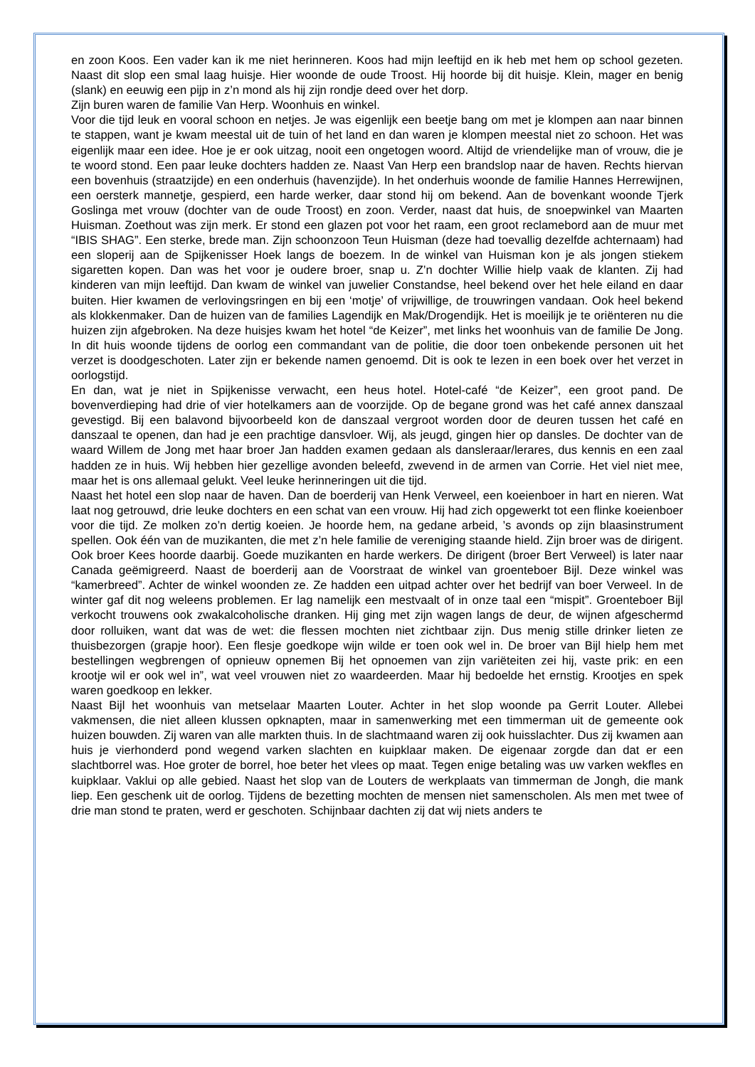en zoon Koos. Een vader kan ik me niet herinneren. Koos had mijn leeftijd en ik heb met hem op school gezeten. Naast dit slop een smal laag huisje. Hier woonde de oude Troost. Hij hoorde bij dit huisje. Klein, mager en benig (slank) en eeuwig een pijp in z’n mond als hij zijn rondje deed over het dorp.
Zijn buren waren de familie Van Herp. Woonhuis en winkel.
Voor die tijd leuk en vooral schoon en netjes. Je was eigenlijk een beetje bang om met je klompen aan naar binnen te stappen, want je kwam meestal uit de tuin of het land en dan waren je klompen meestal niet zo schoon. Het was eigenlijk maar een idee. Hoe je er ook uitzag, nooit een ongetogen woord. Altijd de vriendelijke man of vrouw, die je te woord stond. Een paar leuke dochters hadden ze. Naast Van Herp een brandslop naar de haven. Rechts hiervan een bovenhuis (straatzijde) en een onderhuis (havenzijde). In het onderhuis woonde de familie Hannes Herrewijnen, een oersterk mannetje, gespierd, een harde werker, daar stond hij om bekend. Aan de bovenkant woonde Tjerk Goslinga met vrouw (dochter van de oude Troost) en zoon. Verder, naast dat huis, de snoepwinkel van Maarten Huisman. Zoethout was zijn merk. Er stond een glazen pot voor het raam, een groot reclamebord aan de muur met “IBIS SHAG”. Een sterke, brede man. Zijn schoonzoon Teun Huisman (deze had toevallig dezelfde achternaam) had een sloperij aan de Spijkenisser Hoek langs de boezem. In de winkel van Huisman kon je als jongen stiekem sigaretten kopen. Dan was het voor je oudere broer, snap u. Z’n dochter Willie hielp vaak de klanten. Zij had kinderen van mijn leeftijd. Dan kwam de winkel van juwelier Constandse, heel bekend over het hele eiland en daar buiten. Hier kwamen de verlovingsringen en bij een ‘motje’ of vrijwillige, de trouwringen vandaan. Ook heel bekend als klokkenmaker. Dan de huizen van de families Lagendijk en Mak/Drogendijk. Het is moeilijk je te oriënteren nu die huizen zijn afgebroken. Na deze huisjes kwam het hotel “de Keizer”, met links het woonhuis van de familie De Jong. In dit huis woonde tijdens de oorlog een commandant van de politie, die door toen onbekende personen uit het verzet is doodgeschoten. Later zijn er bekende namen genoemd. Dit is ook te lezen in een boek over het verzet in oorlogstijd.
En dan, wat je niet in Spijkenisse verwacht, een heus hotel. Hotel-café “de Keizer”, een groot pand. De bovenverdieping had drie of vier hotelkamers aan de voorzijde. Op de begane grond was het café annex danszaal gevestigd. Bij een balavond bijvoorbeeld kon de danszaal vergroot worden door de deuren tussen het café en danszaal te openen, dan had je een prachtige dansvloer. Wij, als jeugd, gingen hier op dansles. De dochter van de waard Willem de Jong met haar broer Jan hadden examen gedaan als dansleraar/lerares, dus kennis en een zaal hadden ze in huis. Wij hebben hier gezellige avonden beleefd, zwevend in de armen van Corrie. Het viel niet mee, maar het is ons allemaal gelukt. Veel leuke herinneringen uit die tijd.
Naast het hotel een slop naar de haven. Dan de boerderij van Henk Verweel, een koeienboer in hart en nieren. Wat laat nog getrouwd, drie leuke dochters en een schat van een vrouw. Hij had zich opgewerkt tot een flinke koeienboer voor die tijd. Ze molken zo’n dertig koeien. Je hoorde hem, na gedane arbeid, ’s avonds op zijn blaasinstrument spellen. Ook één van de muzikanten, die met z’n hele familie de vereniging staande hield. Zijn broer was de dirigent. Ook broer Kees hoorde daarbij. Goede muzikanten en harde werkers. De dirigent (broer Bert Verweel) is later naar Canada geëmigreerd. Naast de boerderij aan de Voorstraat de winkel van groenteboer Bijl. Deze winkel was “kamerbreed”. Achter de winkel woonden ze. Ze hadden een uitpad achter over het bedrijf van boer Verweel. In de winter gaf dit nog weleens problemen. Er lag namelijk een mestvaalt of in onze taal een “mispit”. Groenteboer Bijl verkocht trouwens ook zwakalcoholische dranken. Hij ging met zijn wagen langs de deur, de wijnen afgeschermd door rolluiken, want dat was de wet: die flessen mochten niet zichtbaar zijn. Dus menig stille drinker lieten ze thuisbezorgen (grapje hoor). Een flesje goedkope wijn wilde er toen ook wel in. De broer van Bijl hielp hem met bestellingen wegbrengen of opnieuw opnemen Bij het opnoemen van zijn variëteiten zei hij, vaste prik: en een krootje wil er ook wel in”, wat veel vrouwen niet zo waardeerden. Maar hij bedoelde het ernstig. Krootjes en spek waren goedkoop en lekker.
Naast Bijl het woonhuis van metselaar Maarten Louter. Achter in het slop woonde pa Gerrit Louter. Allebei vakmensen, die niet alleen klussen opknapten, maar in samenwerking met een timmerman uit de gemeente ook huizen bouwden. Zij waren van alle markten thuis. In de slachtmaand waren zij ook huisslachter. Dus zij kwamen aan huis je vierhonderd pond wegend varken slachten en kuipklaar maken. De eigenaar zorgde dan dat er een slachtborrel was. Hoe groter de borrel, hoe beter het vlees op maat. Tegen enige betaling was uw varken wekfles en kuipklaar. Vaklui op alle gebied. Naast het slop van de Louters de werkplaats van timmerman de Jongh, die mank liep. Een geschenk uit de oorlog. Tijdens de bezetting mochten de mensen niet samenscholen. Als men met twee of drie man stond te praten, werd er geschoten. Schijnbaar dachten zij dat wij niets anders te